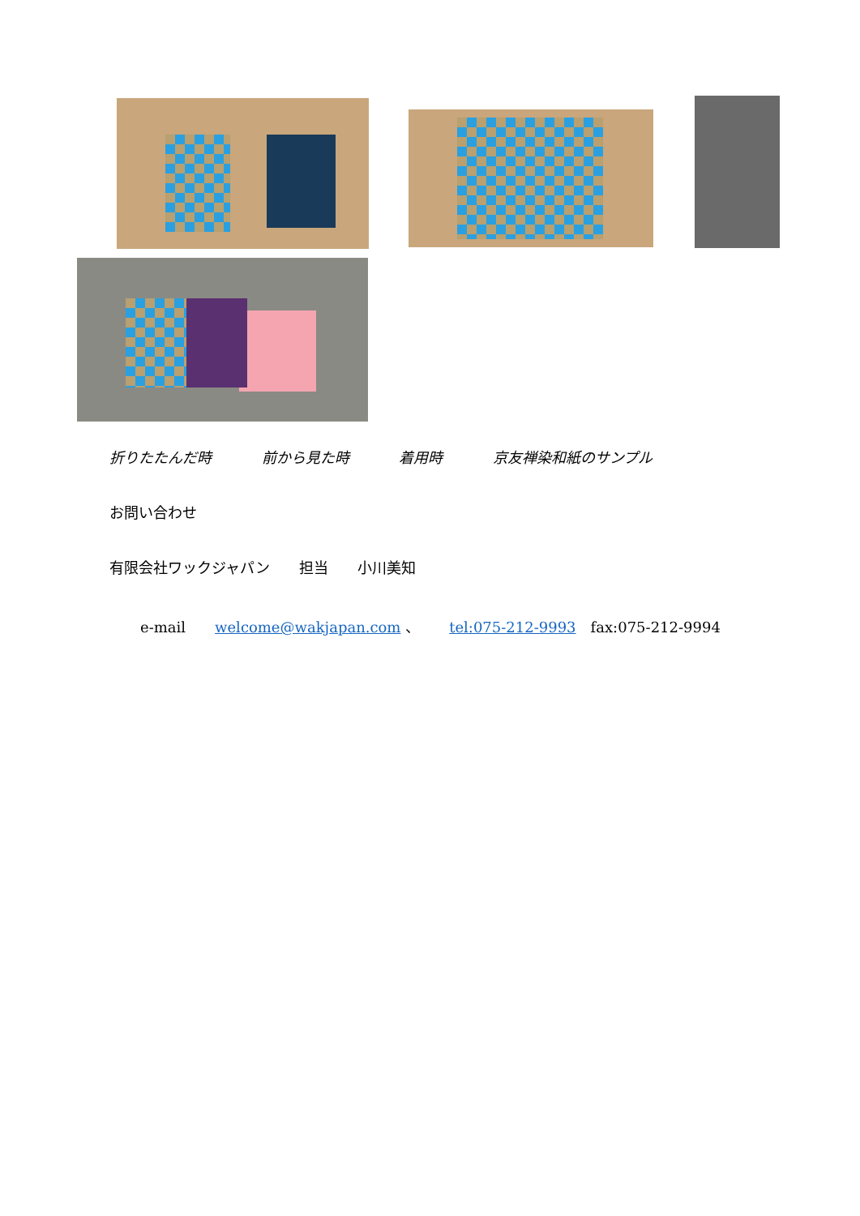折りたたんだ時 前から見た時 着用時 京友禅染和紙のサンプル
お問い合わせ
有限会社ワックジャパン　　担当　　小川美知
e-mail　　welcome@wakjapan.com 、　　tel:075-212-9993　fax:075-212-9994